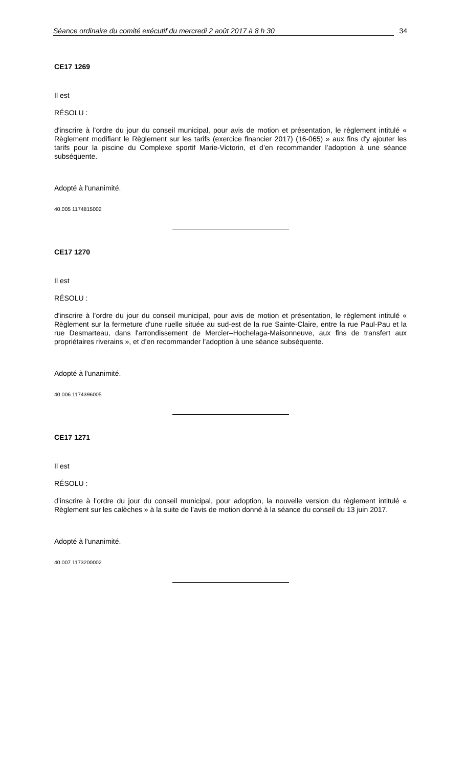Séance ordinaire du comité exécutif du mercredi 2 août 2017 à 8 h 30 34
CE17 1269
Il est
RÉSOLU :
d'inscrire à l’ordre du jour du conseil municipal, pour avis de motion et présentation, le règlement intitulé « Règlement modifiant le Règlement sur les tarifs (exercice financier 2017) (16-065) » aux fins d'y ajouter les tarifs pour la piscine du Complexe sportif Marie-Victorin, et d’en recommander l’adoption à une séance subséquente.
Adopté à l'unanimité.
40.005 1174815002
CE17 1270
Il est
RÉSOLU :
d'inscrire à l’ordre du jour du conseil municipal, pour avis de motion et présentation, le règlement intitulé « Règlement sur la fermeture d'une ruelle située au sud-est de la rue Sainte-Claire, entre la rue Paul-Pau et la rue Desmarteau, dans l'arrondissement de Mercier–Hochelaga-Maisonneuve, aux fins de transfert aux propriétaires riverains », et d’en recommander l’adoption à une séance subséquente.
Adopté à l'unanimité.
40.006 1174396005
CE17 1271
Il est
RÉSOLU :
d’inscrire à l’ordre du jour du conseil municipal, pour adoption, la nouvelle version du règlement intitulé « Règlement sur les calèches » à la suite de l’avis de motion donné à la séance du conseil du 13 juin 2017.
Adopté à l'unanimité.
40.007 1173200002